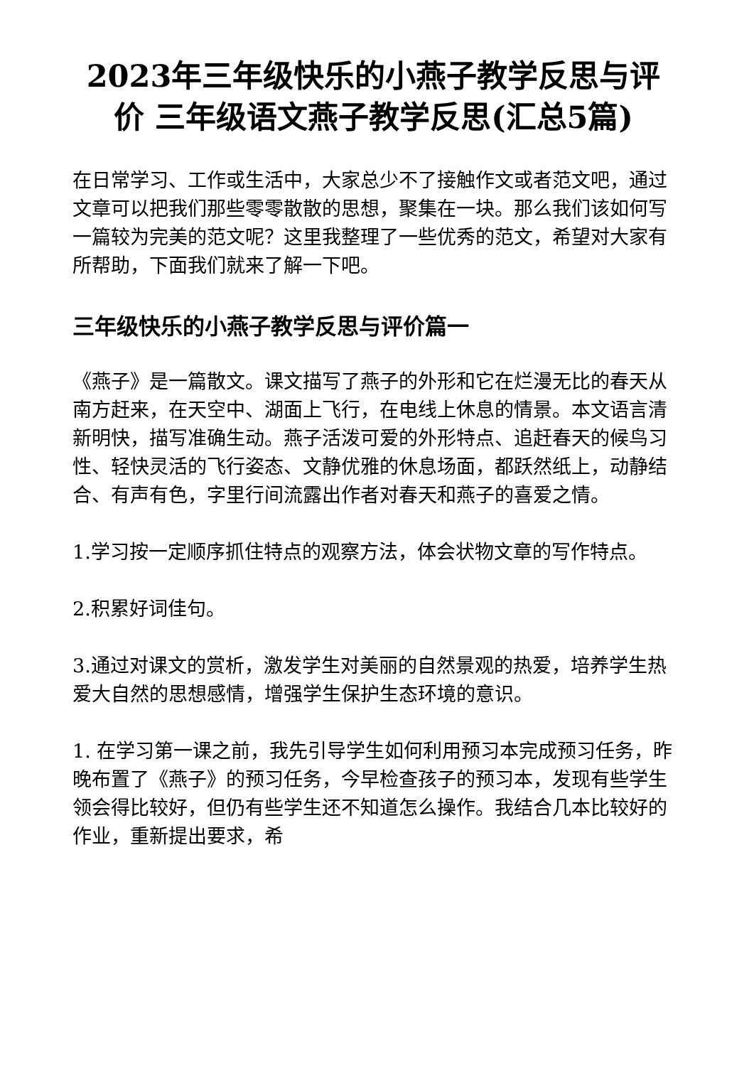2023年三年级快乐的小燕子教学反思与评价 三年级语文燕子教学反思(汇总5篇)
在日常学习、工作或生活中，大家总少不了接触作文或者范文吧，通过文章可以把我们那些零零散散的思想，聚集在一块。那么我们该如何写一篇较为完美的范文呢？这里我整理了一些优秀的范文，希望对大家有所帮助，下面我们就来了解一下吧。
三年级快乐的小燕子教学反思与评价篇一
《燕子》是一篇散文。课文描写了燕子的外形和它在烂漫无比的春天从南方赶来，在天空中、湖面上飞行，在电线上休息的情景。本文语言清新明快，描写准确生动。燕子活泼可爱的外形特点、追赶春天的候鸟习性、轻快灵活的飞行姿态、文静优雅的休息场面，都跃然纸上，动静结合、有声有色，字里行间流露出作者对春天和燕子的喜爱之情。
1.学习按一定顺序抓住特点的观察方法，体会状物文章的写作特点。
2.积累好词佳句。
3.通过对课文的赏析，激发学生对美丽的自然景观的热爱，培养学生热爱大自然的思想感情，增强学生保护生态环境的意识。
1. 在学习第一课之前，我先引导学生如何利用预习本完成预习任务，昨晚布置了《燕子》的预习任务，今早检查孩子的预习本，发现有些学生领会得比较好，但仍有些学生还不知道怎么操作。我结合几本比较好的作业，重新提出要求，希